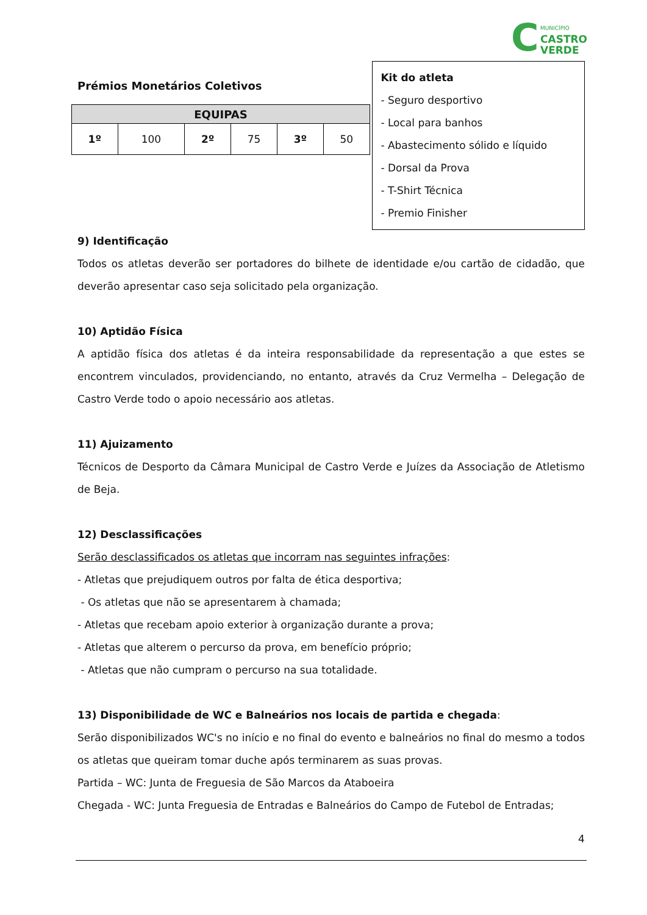C
MUNICÍPIO
CASTRO
VERDE
Prémios Monetários Coletivos
| EQUIPAS | | | | | |
| --- | --- | --- | --- | --- | --- |
| 1º | 100 | 2º | 75 | 3º | 50 |
Kit do atleta
- Seguro desportivo
- Local para banhos
- Abastecimento sólido e líquido
- Dorsal da Prova
- T-Shirt Técnica
- Premio Finisher
9) Identificação
Todos os atletas deverão ser portadores do bilhete de identidade e/ou cartão de cidadão, que deverão apresentar caso seja solicitado pela organização.
10) Aptidão Física
A aptidão física dos atletas é da inteira responsabilidade da representação a que estes se encontrem vinculados, providenciando, no entanto, através da Cruz Vermelha – Delegação de Castro Verde todo o apoio necessário aos atletas.
11) Ajuizamento
Técnicos de Desporto da Câmara Municipal de Castro Verde e Juízes da Associação de Atletismo de Beja.
12) Desclassificações
Serão desclassificados os atletas que incorram nas seguintes infrações:
- Atletas que prejudiquem outros por falta de ética desportiva;
- Os atletas que não se apresentarem à chamada;
- Atletas que recebam apoio exterior à organização durante a prova;
- Atletas que alterem o percurso da prova, em benefício próprio;
- Atletas que não cumpram o percurso na sua totalidade.
13) Disponibilidade de WC e Balneários nos locais de partida e chegada:
Serão disponibilizados WC's no início e no final do evento e balneários no final do mesmo a todos os atletas que queiram tomar duche após terminarem as suas provas.
Partida – WC: Junta de Freguesia de São Marcos da Ataboeira
Chegada - WC: Junta Freguesia de Entradas e Balneários do Campo de Futebol de Entradas;
4